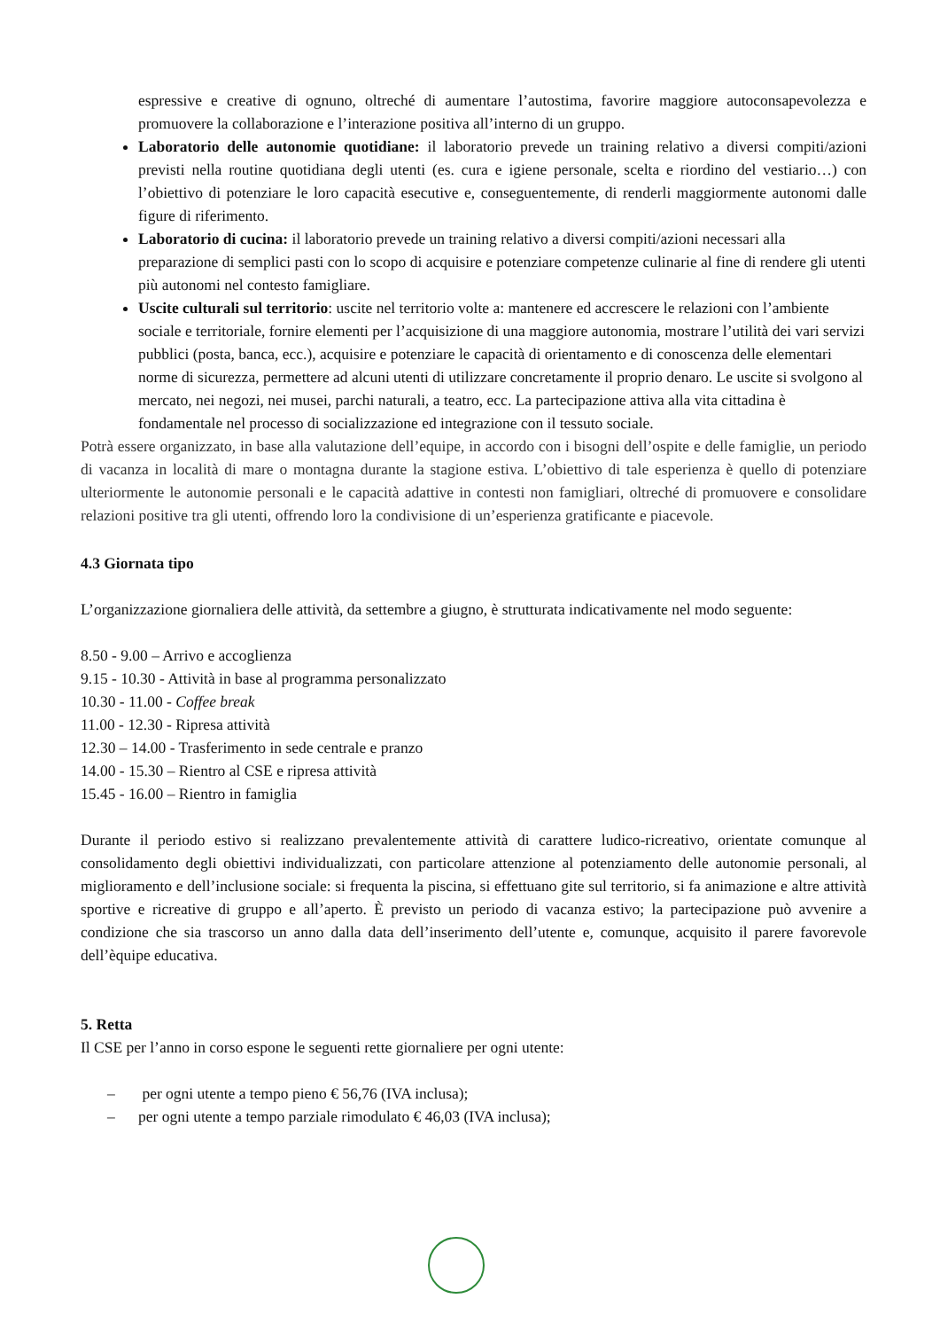espressive e creative di ognuno, oltreché di aumentare l’autostima, favorire maggiore autoconsapevolezza e promuovere la collaborazione e l’interazione positiva all’interno di un gruppo.
Laboratorio delle autonomie quotidiane: il laboratorio prevede un training relativo a diversi compiti/azioni previsti nella routine quotidiana degli utenti (es. cura e igiene personale, scelta e riordino del vestiario…) con l’obiettivo di potenziare le loro capacità esecutive e, conseguentemente, di renderli maggiormente autonomi dalle figure di riferimento.
Laboratorio di cucina: il laboratorio prevede un training relativo a diversi compiti/azioni necessari alla preparazione di semplici pasti con lo scopo di acquisire e potenziare competenze culinarie al fine di rendere gli utenti più autonomi nel contesto famigliare.
Uscite culturali sul territorio: uscite nel territorio volte a: mantenere ed accrescere le relazioni con l’ambiente sociale e territoriale, fornire elementi per l’acquisizione di una maggiore autonomia, mostrare l’utilità dei vari servizi pubblici (posta, banca, ecc.), acquisire e potenziare le capacità di orientamento e di conoscenza delle elementari norme di sicurezza, permettere ad alcuni utenti di utilizzare concretamente il proprio denaro. Le uscite si svolgono al mercato, nei negozi, nei musei, parchi naturali, a teatro, ecc. La partecipazione attiva alla vita cittadina è fondamentale nel processo di socializzazione ed integrazione con il tessuto sociale.
Potrà essere organizzato, in base alla valutazione dell’equipe, in accordo con i bisogni dell’ospite e delle famiglie, un periodo di vacanza in località di mare o montagna durante la stagione estiva. L’obiettivo di tale esperienza è quello di potenziare ulteriormente le autonomie personali e le capacità adattive in contesti non famigliari, oltreché di promuovere e consolidare relazioni positive tra gli utenti, offrendo loro la condivisione di un’esperienza gratificante e piacevole.
4.3 Giornata tipo
L’organizzazione giornaliera delle attività, da settembre a giugno, è strutturata indicativamente nel modo seguente:
8.50 - 9.00 – Arrivo e accoglienza
9.15 - 10.30 - Attività in base al programma personalizzato
10.30 - 11.00 - Coffee break
11.00 - 12.30 - Ripresa attività
12.30 – 14.00 - Trasferimento in sede centrale e pranzo
14.00 - 15.30 – Rientro al CSE e ripresa attività
15.45 - 16.00 – Rientro in famiglia
Durante il periodo estivo si realizzano prevalentemente attività di carattere ludico-ricreativo, orientate comunque al consolidamento degli obiettivi individualizzati, con particolare attenzione al potenziamento delle autonomie personali, al miglioramento e dell’inclusione sociale: si frequenta la piscina, si effettuano gite sul territorio, si fa animazione e altre attività sportive e ricreative di gruppo e all’aperto. È previsto un periodo di vacanza estivo; la partecipazione può avvenire a condizione che sia trascorso un anno dalla data dell’inserimento dell’utente e, comunque, acquisito il parere favorevole dell’èquipe educativa.
5. Retta
Il CSE per l’anno in corso espone le seguenti rette giornaliere per ogni utente:
– per ogni utente a tempo pieno € 56,76 (IVA inclusa);
– per ogni utente a tempo parziale rimodulato € 46,03 (IVA inclusa);